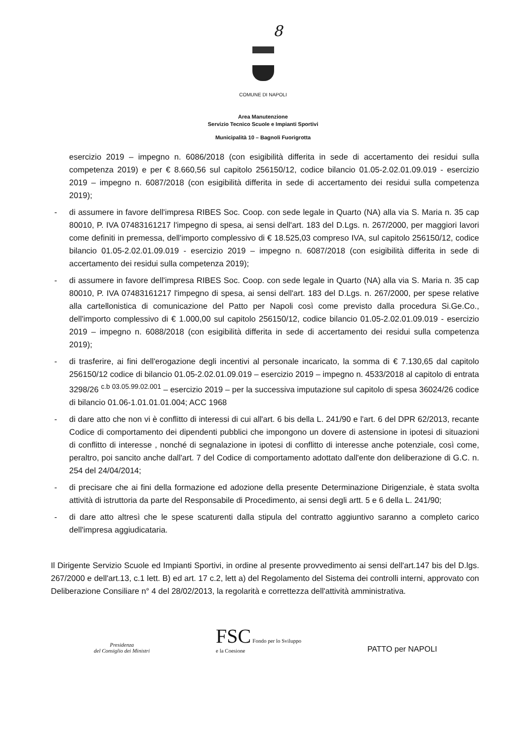8
COMUNE DI NAPOLI
Area Manutenzione
Servizio Tecnico Scuole e Impianti Sportivi
Municipalità 10 – Bagnoli Fuorigrotta
esercizio 2019 – impegno n. 6086/2018 (con esigibilità differita in sede di accertamento dei residui sulla competenza 2019) e per € 8.660,56 sul capitolo 256150/12, codice bilancio 01.05-2.02.01.09.019 - esercizio 2019 – impegno n. 6087/2018 (con esigibilità differita in sede di accertamento dei residui sulla competenza 2019);
- di assumere in favore dell'impresa RIBES Soc. Coop. con sede legale in Quarto (NA) alla via S. Maria n. 35 cap 80010, P. IVA 07483161217 l'impegno di spesa, ai sensi dell'art. 183 del D.Lgs. n. 267/2000, per maggiori lavori come definiti in premessa, dell'importo complessivo di € 18.525,03 compreso IVA, sul capitolo 256150/12, codice bilancio 01.05-2.02.01.09.019 - esercizio 2019 – impegno n. 6087/2018 (con esigibilità differita in sede di accertamento dei residui sulla competenza 2019);
- di assumere in favore dell'impresa RIBES Soc. Coop. con sede legale in Quarto (NA) alla via S. Maria n. 35 cap 80010, P. IVA 07483161217 l'impegno di spesa, ai sensi dell'art. 183 del D.Lgs. n. 267/2000, per spese relative alla cartellonistica di comunicazione del Patto per Napoli così come previsto dalla procedura Si.Ge.Co., dell'importo complessivo di € 1.000,00 sul capitolo 256150/12, codice bilancio 01.05-2.02.01.09.019 - esercizio 2019 – impegno n. 6088/2018 (con esigibilità differita in sede di accertamento dei residui sulla competenza 2019);
- di trasferire, ai fini dell'erogazione degli incentivi al personale incaricato, la somma di € 7.130,65 dal capitolo 256150/12 codice di bilancio 01.05-2.02.01.09.019 – esercizio 2019 – impegno n. 4533/2018 al capitolo di entrata 3298/26 <sup>c.b 03.05.99.02.001</sup> – esercizio 2019 – per la successiva imputazione sul capitolo di spesa 36024/26 codice di bilancio 01.06-1.01.01.01.004; ACC 1968
- di dare atto che non vi è conflitto di interessi di cui all'art. 6 bis della L. 241/90 e l'art. 6 del DPR 62/2013, recante Codice di comportamento dei dipendenti pubblici che impongono un dovere di astensione in ipotesi di situazioni di conflitto di interesse , nonché di segnalazione in ipotesi di conflitto di interesse anche potenziale, così come, peraltro, poi sancito anche dall'art. 7 del Codice di comportamento adottato dall'ente don deliberazione di G.C. n. 254 del 24/04/2014;
- di precisare che ai fini della formazione ed adozione della presente Determinazione Dirigenziale, è stata svolta attività di istruttoria da parte del Responsabile di Procedimento, ai sensi degli artt. 5 e 6 della L. 241/90;
- di dare atto altresì che le spese scaturenti dalla stipula del contratto aggiuntivo saranno a completo carico dell'impresa aggiudicataria.
Il Dirigente Servizio Scuole ed Impianti Sportivi, in ordine al presente provvedimento ai sensi dell'art.147 bis del D.lgs. 267/2000 e dell'art.13, c.1 lett. B) ed art. 17 c.2, lett a) del Regolamento del Sistema dei controlli interni, approvato con Deliberazione Consiliare n° 4 del 28/02/2013, la regolarità e correttezza dell'attività amministrativa.
Presidenza
del Consiglio dei Ministri
FSC Fondo per lo Sviluppo
e la Coesione
PATTO per NAPOLI